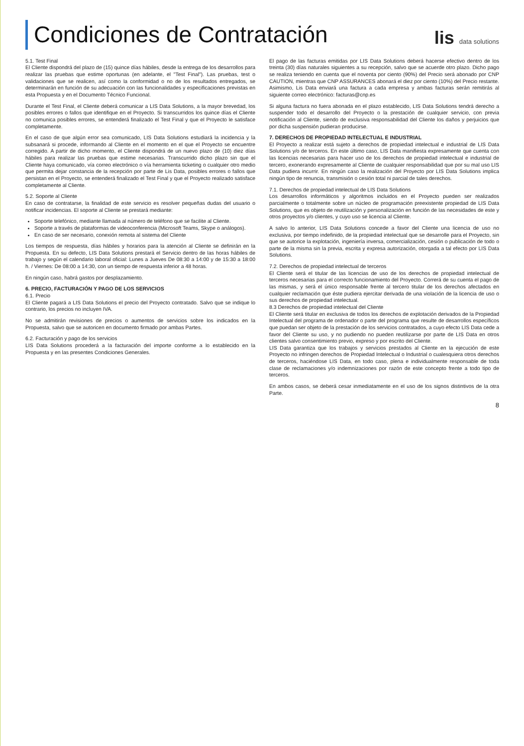Condiciones de Contratación
lis data solutions
5.1. Test Final
El Cliente dispondrá del plazo de (15) quince días hábiles, desde la entrega de los desarrollos para realizar las pruebas que estime oportunas (en adelante, el "Test Final"). Las pruebas, test o validaciones que se realicen, así como la conformidad o no de los resultados entregados, se determinarán en función de su adecuación con las funcionalidades y especificaciones previstas en esta Propuesta y en el Documento Técnico Funcional.
Durante el Test Final, el Cliente deberá comunicar a LIS Data Solutions, a la mayor brevedad, los posibles errores o fallos que identifique en el Proyecto. Si transcurridos los quince días el Cliente no comunica posibles errores, se entenderá finalizado el Test Final y que el Proyecto le satisface completamente.
En el caso de que algún error sea comunicado, LIS Data Solutions estudiará la incidencia y la subsanará si procede, informando al Cliente en el momento en el que el Proyecto se encuentre corregido. A partir de dicho momento, el Cliente dispondrá de un nuevo plazo de (10) diez días hábiles para realizar las pruebas que estime necesarias. Transcurrido dicho plazo sin que el Cliente haya comunicado, vía correo electrónico o vía herramienta ticketing o cualquier otro medio que permita dejar constancia de la recepción por parte de Lis Data, posibles errores o fallos que persistan en el Proyecto, se entenderá finalizado el Test Final y que el Proyecto realizado satisface completamente al Cliente.
5.2. Soporte al Cliente
En caso de contratarse, la finalidad de este servicio es resolver pequeñas dudas del usuario o notificar incidencias. El soporte al Cliente se prestará mediante:
Soporte telefónico, mediante llamada al número de teléfono que se facilite al Cliente.
Soporte a través de plataformas de videoconferencia (Microsoft Teams, Skype o análogos).
En caso de ser necesario, conexión remota al sistema del Cliente
Los tiempos de respuesta, días hábiles y horarios para la atención al Cliente se definirán en la Propuesta. En su defecto, LIS Data Solutions prestará el Servicio dentro de las horas hábiles de trabajo y según el calendario laboral oficial: Lunes a Jueves De 08:30 a 14:00 y de 15:30 a 18:00 h. / Viernes: De 08:00 a 14:30, con un tiempo de respuesta inferior a 48 horas.
En ningún caso, habrá gastos por desplazamiento.
6. PRECIO, FACTURACIÓN Y PAGO DE LOS SERVICIOS
6.1. Precio
El Cliente pagará a LIS Data Solutions el precio del Proyecto contratado. Salvo que se indique lo contrario, los precios no incluyen IVA.
No se admitirán revisiones de precios o aumentos de servicios sobre los indicados en la Propuesta, salvo que se autoricen en documento firmado por ambas Partes.
6.2. Facturación y pago de los servicios
LIS Data Solutions procederá a la facturación del importe conforme a lo establecido en la Propuesta y en las presentes Condiciones Generales.
El pago de las facturas emitidas por LIS Data Solutions deberá hacerse efectivo dentro de los treinta (30) días naturales siguientes a su recepción, salvo que se acuerde otro plazo. Dicho pago se realiza teniendo en cuenta que el noventa por ciento (90%) del Precio será abonado por CNP CAUTION, mientras que CNP ASSURANCES abonará el diez por ciento (10%) del Precio restante. Asimismo, Lis Data enviará una factura a cada empresa y ambas facturas serán remitirás al siguiente correo electrónico: facturas@cnp.es
Si alguna factura no fuera abonada en el plazo establecido, LIS Data Solutions tendrá derecho a suspender todo el desarrollo del Proyecto o la prestación de cualquier servicio, con previa notificación al Cliente, siendo de exclusiva responsabilidad del Cliente los daños y perjuicios que por dicha suspensión pudieran producirse.
7. DERECHOS DE PROPIEDAD INTELECTUAL E INDUSTRIAL
El Proyecto a realizar está sujeto a derechos de propiedad intelectual e industrial de LIS Data Solutions y/o de terceros. En este último caso, LIS Data manifiesta expresamente que cuenta con las licencias necesarias para hacer uso de los derechos de propiedad intelectual e industrial de tercero, exonerando expresamente al Cliente de cualquier responsabilidad que por su mal uso LIS Data pudiera incurrir. En ningún caso la realización del Proyecto por LIS Data Solutions implica ningún tipo de renuncia, transmisión o cesión total ni parcial de tales derechos.
7.1. Derechos de propiedad intelectual de LIS Data Solutions
Los desarrollos informáticos y algoritmos incluidos en el Proyecto pueden ser realizados parcialmente o totalmente sobre un núcleo de programación preexistente propiedad de LIS Data Solutions, que es objeto de reutilización y personalización en función de las necesidades de este y otros proyectos y/o clientes, y cuyo uso se licencia al Cliente.
A salvo lo anterior, LIS Data Solutions concede a favor del Cliente una licencia de uso no exclusiva, por tiempo indefinido, de la propiedad intelectual que se desarrolle para el Proyecto, sin que se autorice la explotación, ingeniería inversa, comercialización, cesión o publicación de todo o parte de la misma sin la previa, escrita y expresa autorización, otorgada a tal efecto por LIS Data Solutions.
7.2. Derechos de propiedad intelectual de terceros
El Cliente será el titular de las licencias de uso de los derechos de propiedad intelectual de terceros necesarias para el correcto funcionamiento del Proyecto. Correrá de su cuenta el pago de las mismas, y será el único responsable frente al tercero titular de los derechos afectados en cualquier reclamación que éste pudiera ejercitar derivada de una violación de la licencia de uso o sus derechos de propiedad intelectual.
8.3 Derechos de propiedad intelectual del Cliente
El Cliente será titular en exclusiva de todos los derechos de explotación derivados de la Propiedad Intelectual del programa de ordenador o parte del programa que resulte de desarrollos específicos que puedan ser objeto de la prestación de los servicios contratados, a cuyo efecto LIS Data cede a favor del Cliente su uso, y no pudiendo no pueden reutilizarse por parte de LIS Data en otros clientes salvo consentimiento previo, expreso y por escrito del Cliente.
LIS Data garantiza que los trabajos y servicios prestados al Cliente en la ejecución de este Proyecto no infringen derechos de Propiedad Intelectual o Industrial o cualesquiera otros derechos de terceros, haciéndose LIS Data, en todo caso, plena e individualmente responsable de toda clase de reclamaciones y/o indemnizaciones por razón de este concepto frente a todo tipo de terceros.
En ambos casos, se deberá cesar inmediatamente en el uso de los signos distintivos de la otra Parte.
8